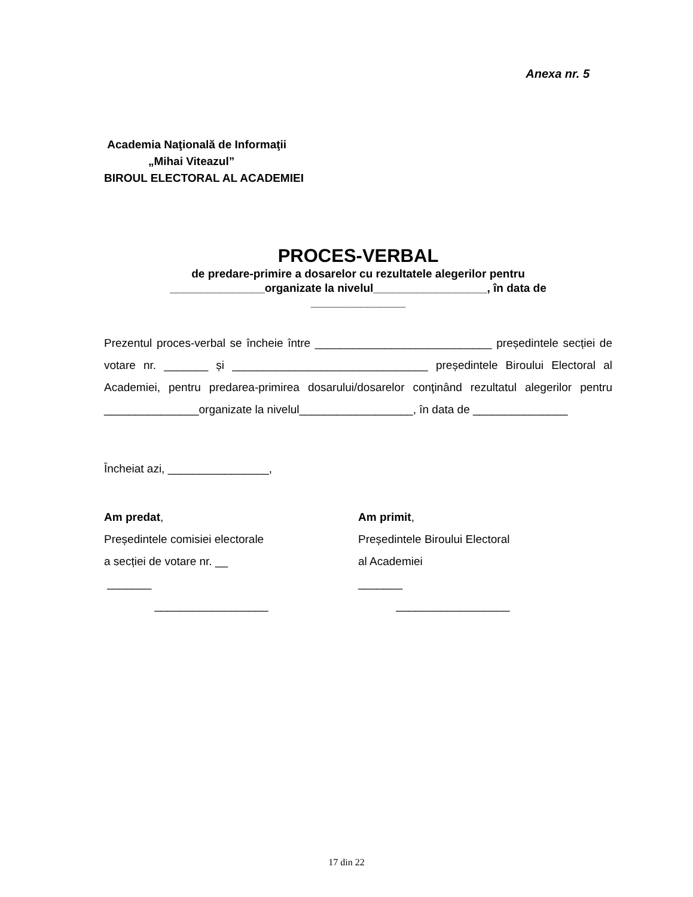Anexa nr. 5
Academia Naţională de Informaţii
„Mihai Viteazul”
BIROUL ELECTORAL AL ACADEMIEI
PROCES-VERBAL
de predare-primire a dosarelor cu rezultatele alegerilor pentru
_______________organizate la nivelul__________________, în data de
_______________
Prezentul proces-verbal se încheie între ____________________________ președintele secției de votare nr. _______ și _______________________________ președintele Biroului Electoral al Academiei, pentru predarea-primirea dosarului/dosarelor conţinând rezultatul alegerilor pentru _______________organizate la nivelul__________________, în data de _______________
Încheiat azi, ________________,
Am predat,
Președintele comisiei electorale
a secției de votare nr. __
_______
__________________
Am primit,
Președintele Biroului Electoral
al Academiei
_______
__________________
17 din 22